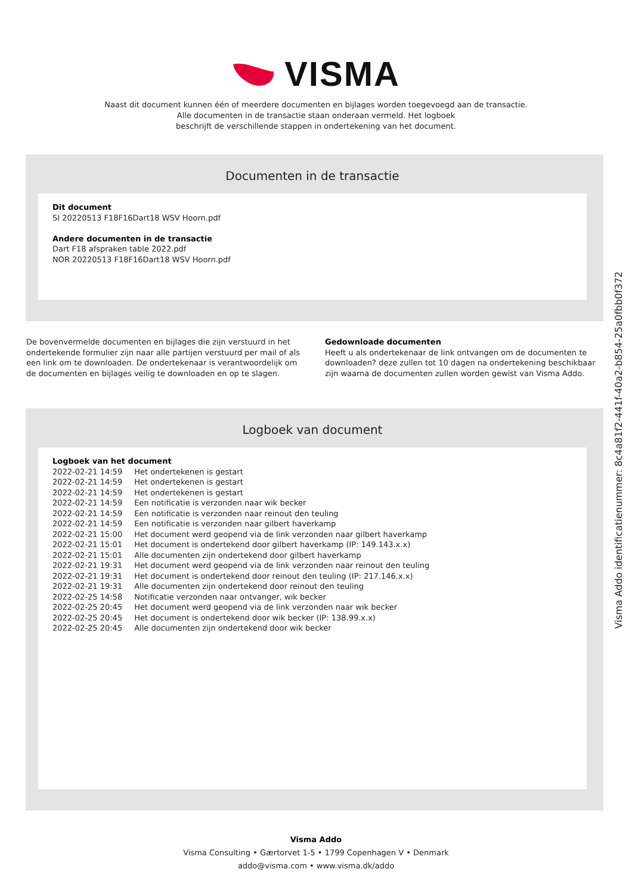VISMA
Naast dit document kunnen één of meerdere documenten en bijlages worden toegevoegd aan de transactie.
Alle documenten in de transactie staan onderaan vermeld. Het logboek
beschrijft de verschillende stappen in ondertekening van het document.
Documenten in de transactie
Dit document
SI 20220513 F18F16Dart18 WSV Hoorn.pdf
Andere documenten in de transactie
Dart F18 afspraken table 2022.pdf
NOR 20220513 F18F16Dart18 WSV Hoorn.pdf
De bovenvermelde documenten en bijlages die zijn verstuurd in het ondertekende formulier zijn naar alle partijen verstuurd per mail of als een link om te downloaden. De ondertekenaar is verantwoordelijk om de documenten en bijlages veilig te downloaden en op te slagen.
Gedownloade documenten
Heeft u als ondertekenaar de link ontvangen om de documenten te downloaden? deze zullen tot 10 dagen na ondertekening beschikbaar zijn waarna de documenten zullen worden gewist van Visma Addo.
Logboek van document
Logboek van het document
| 2022-02-21 14:59 | Het ondertekenen is gestart |
| 2022-02-21 14:59 | Het ondertekenen is gestart |
| 2022-02-21 14:59 | Het ondertekenen is gestart |
| 2022-02-21 14:59 | Een notificatie is verzonden naar wik becker |
| 2022-02-21 14:59 | Een notificatie is verzonden naar reinout den teuling |
| 2022-02-21 14:59 | Een notificatie is verzonden naar gilbert haverkamp |
| 2022-02-21 15:00 | Het document werd geopend via de link verzonden naar gilbert haverkamp |
| 2022-02-21 15:01 | Het document is ondertekend door gilbert haverkamp (IP: 149.143.x.x) |
| 2022-02-21 15:01 | Alle documenten zijn ondertekend door gilbert haverkamp |
| 2022-02-21 19:31 | Het document werd geopend via de link verzonden naar reinout den teuling |
| 2022-02-21 19:31 | Het document is ondertekend door reinout den teuling (IP: 217.146.x.x) |
| 2022-02-21 19:31 | Alle documenten zijn ondertekend door reinout den teuling |
| 2022-02-25 14:58 | Notificatie verzonden naar ontvanger, wik becker |
| 2022-02-25 20:45 | Het document werd geopend via de link verzonden naar wik becker |
| 2022-02-25 20:45 | Het document is ondertekend door wik becker (IP: 138.99.x.x) |
| 2022-02-25 20:45 | Alle documenten zijn ondertekend door wik becker |
Visma Addo
Visma Consulting • Gærtorvet 1-5 • 1799 Copenhagen V • Denmark
addo@visma.com • www.visma.dk/addo
Visma Addo identificatienummer: 8c4a81f2-441f-40a2-b854-25a0fbb0f372